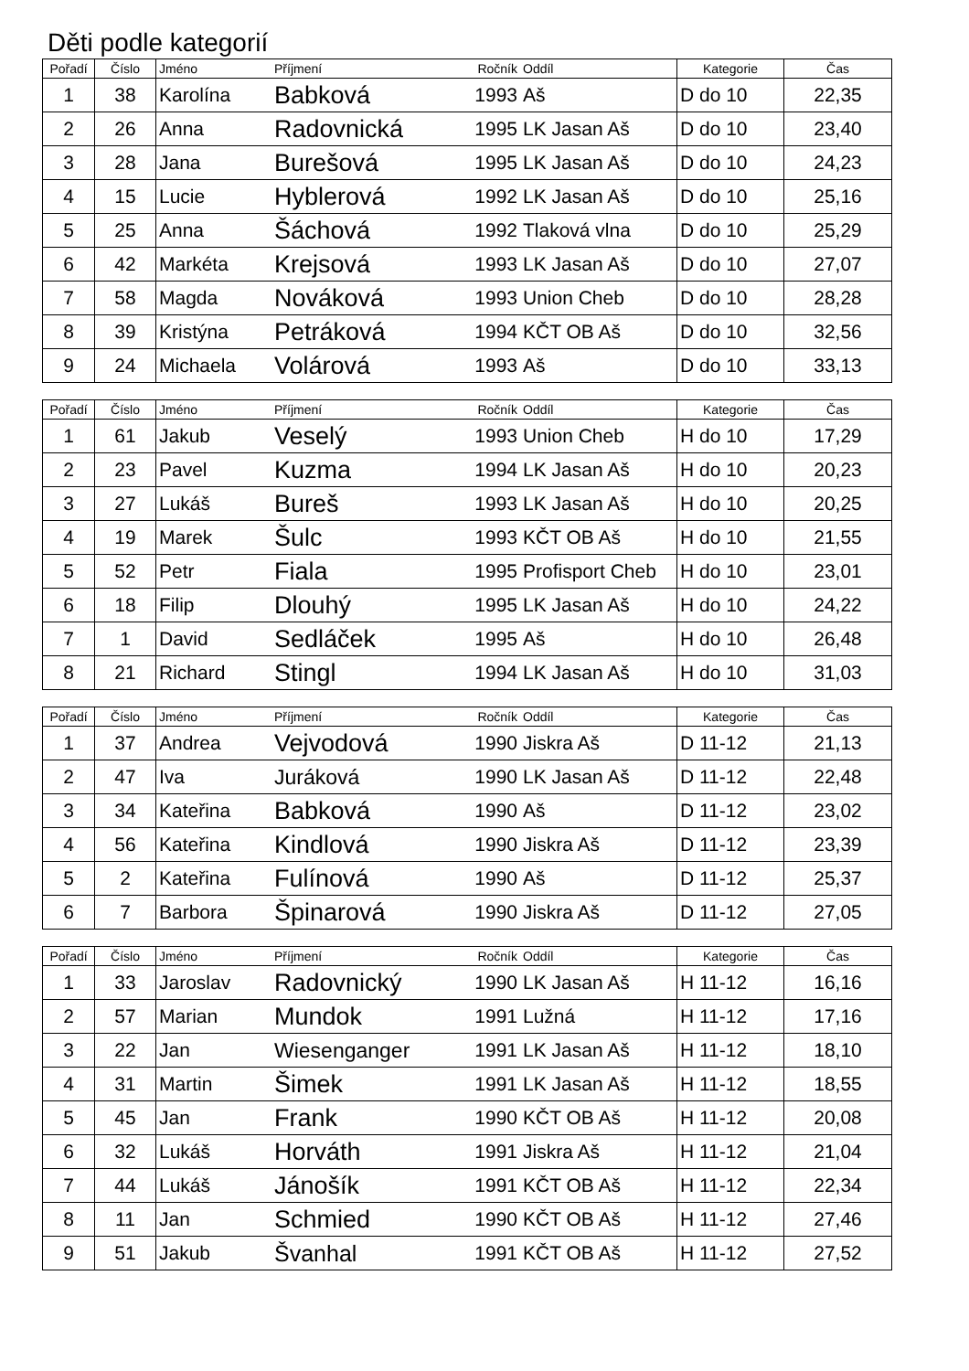Děti podle kategorií
| Pořadí | Číslo | Jméno | Příjmení | Ročník | Oddíl | Kategorie | Čas |
| --- | --- | --- | --- | --- | --- | --- | --- |
| 1 | 38 | Karolína | Babková | 1993 | Aš | D do 10 | 22,35 |
| 2 | 26 | Anna | Radovnická | 1995 | LK Jasan Aš | D do 10 | 23,40 |
| 3 | 28 | Jana | Burešová | 1995 | LK Jasan Aš | D do 10 | 24,23 |
| 4 | 15 | Lucie | Hyblerová | 1992 | LK Jasan Aš | D do 10 | 25,16 |
| 5 | 25 | Anna | Šáchová | 1992 | Tlaková vlna | D do 10 | 25,29 |
| 6 | 42 | Markéta | Krejsová | 1993 | LK Jasan Aš | D do 10 | 27,07 |
| 7 | 58 | Magda | Nováková | 1993 | Union Cheb | D do 10 | 28,28 |
| 8 | 39 | Kristýna | Petráková | 1994 | KČT OB Aš | D do 10 | 32,56 |
| 9 | 24 | Michaela | Volárová | 1993 | Aš | D do 10 | 33,13 |
| Pořadí | Číslo | Jméno | Příjmení | Ročník | Oddíl | Kategorie | Čas |
| --- | --- | --- | --- | --- | --- | --- | --- |
| 1 | 61 | Jakub | Veselý | 1993 | Union Cheb | H do 10 | 17,29 |
| 2 | 23 | Pavel | Kuzma | 1994 | LK Jasan Aš | H do 10 | 20,23 |
| 3 | 27 | Lukáš | Bureš | 1993 | LK Jasan Aš | H do 10 | 20,25 |
| 4 | 19 | Marek | Šulc | 1993 | KČT OB Aš | H do 10 | 21,55 |
| 5 | 52 | Petr | Fiala | 1995 | Profisport Cheb | H do 10 | 23,01 |
| 6 | 18 | Filip | Dlouhý | 1995 | LK Jasan Aš | H do 10 | 24,22 |
| 7 | 1 | David | Sedláček | 1995 | Aš | H do 10 | 26,48 |
| 8 | 21 | Richard | Stingl | 1994 | LK Jasan Aš | H do 10 | 31,03 |
| Pořadí | Číslo | Jméno | Příjmení | Ročník | Oddíl | Kategorie | Čas |
| --- | --- | --- | --- | --- | --- | --- | --- |
| 1 | 37 | Andrea | Vejvodová | 1990 | Jiskra Aš | D 11-12 | 21,13 |
| 2 | 47 | Iva | Juráková | 1990 | LK Jasan Aš | D 11-12 | 22,48 |
| 3 | 34 | Kateřina | Babková | 1990 | Aš | D 11-12 | 23,02 |
| 4 | 56 | Kateřina | Kindlová | 1990 | Jiskra Aš | D 11-12 | 23,39 |
| 5 | 2 | Kateřina | Fulínová | 1990 | Aš | D 11-12 | 25,37 |
| 6 | 7 | Barbora | Špinarová | 1990 | Jiskra Aš | D 11-12 | 27,05 |
| Pořadí | Číslo | Jméno | Příjmení | Ročník | Oddíl | Kategorie | Čas |
| --- | --- | --- | --- | --- | --- | --- | --- |
| 1 | 33 | Jaroslav | Radovnický | 1990 | LK Jasan Aš | H 11-12 | 16,16 |
| 2 | 57 | Marian | Mundok | 1991 | Lužná | H 11-12 | 17,16 |
| 3 | 22 | Jan | Wiesenganger | 1991 | LK Jasan Aš | H 11-12 | 18,10 |
| 4 | 31 | Martin | Šimek | 1991 | LK Jasan Aš | H 11-12 | 18,55 |
| 5 | 45 | Jan | Frank | 1990 | KČT OB Aš | H 11-12 | 20,08 |
| 6 | 32 | Lukáš | Horváth | 1991 | Jiskra Aš | H 11-12 | 21,04 |
| 7 | 44 | Lukáš | Jánošík | 1991 | KČT OB Aš | H 11-12 | 22,34 |
| 8 | 11 | Jan | Schmied | 1990 | KČT OB Aš | H 11-12 | 27,46 |
| 9 | 51 | Jakub | Švanhal | 1991 | KČT OB Aš | H 11-12 | 27,52 |